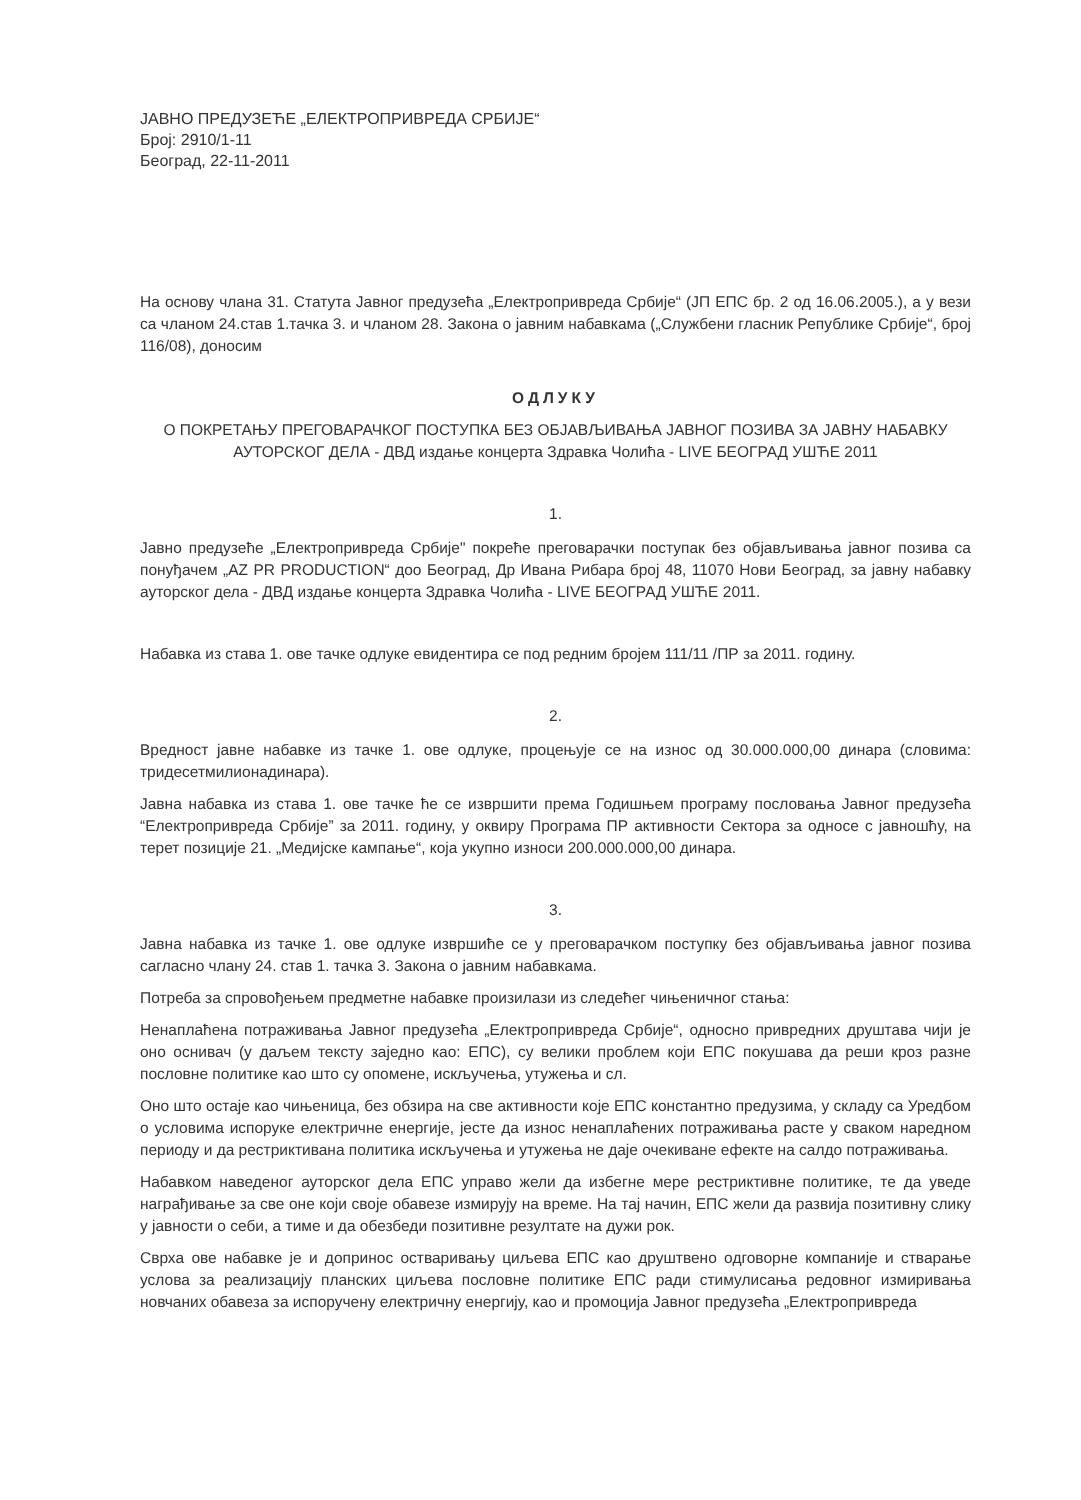ЈАВНО ПРЕДУЗЕЋЕ „ЕЛЕКТРОПРИВРЕДА СРБИЈЕ“
Број: 2910/1-11
Београд, 22-11-2011
На основу члана 31. Статута Јавног предузећа „Електропривреда Србије“ (ЈП ЕПС бр. 2 од 16.06.2005.), а у вези са чланом 24.став 1.тачка 3. и чланом 28. Закона о јавним набавкама („Службени гласник Републике Србије“, број 116/08), доносим
ОДЛУКУ
О ПОКРЕТАЊУ ПРЕГОВАРАЧКОГ ПОСТУПКА БЕЗ ОБЈАВЉИВАЊА ЈАВНОГ ПОЗИВА ЗА ЈАВНУ НАБАВКУ АУТОРСКОГ ДЕЛА - ДВД издање концерта Здравка Чолића - LIVE БЕОГРАД УШЋЕ 2011
1.
Јавно предузеће „Електропривреда Србије" покреће преговарачки поступак без објављивања јавног позива са понуђачем „AZ PR PRODUCTION“ доо Београд, Др Ивана Рибара број 48, 11070 Нови Београд, за јавну набавку ауторског дела - ДВД издање концерта Здравка Чолића - LIVE БЕОГРАД УШЋЕ 2011.
Набавка из става 1. ове тачке одлуке евидентира се под редним бројем 111/11 /ПР за 2011. годину.
2.
Вредност јавне набавке из тачке 1. ове одлуке, процењује се на износ од 30.000.000,00 динара (словима: тридесетмилионадинара).
Јавна набавка из става 1. ове тачке ће се извршити према Годишњем програму пословања Јавног предузећа “Електропривреда Србије” за 2011. годину, у оквиру Програма ПР активности Сектора за односе с јавношћу, на терет позиције 21. „Медијске кампање“, која укупно износи 200.000.000,00 динара.
3.
Јавна набавка из тачке 1. ове одлуке извршиће се у преговарачком поступку без објављивања јавног позива сагласно члану 24. став 1. тачка 3. Закона о јавним набавкама.
Потреба за спровођењем предметне набавке произилази из следећег чињеничног стања:
Ненаплаћена потраживања Јавног предузећа „Електропривреда Србије“, односно привредних друштава чији је оно оснивач (у даљем тексту заједно као: ЕПС), су велики проблем који ЕПС покушава да реши кроз разне пословне политике као што су опомене, искључења, утужења и сл.
Оно што остаје као чињеница, без обзира на све активности које ЕПС константно предузима, у складу са Уредбом о условима испоруке електричне енергије, јесте да износ ненаплаћених потраживања расте у сваком наредном периоду и да рестриктивана политика искључења и утужења не даје очекиване ефекте на салдо потраживања.
Набавком наведеног ауторског дела ЕПС управо жели да избегне мере рестриктивне политике, те да уведе награђивање за све оне који своје обавезе измирују на време. На тај начин, ЕПС жели да развија позитивну слику у јавности о себи, а тиме и да обезбеди позитивне резултате на дужи рок.
Сврха ове набавке је и допринос остваривању циљева ЕПС као друштвено одговорне компаније и стварање услова за реализацију планских циљева пословне политике ЕПС ради стимулисања редовног измиривања новчаних обавеза за испоручену електричну енергију, као и промоција Јавног предузећа „Електропривреда